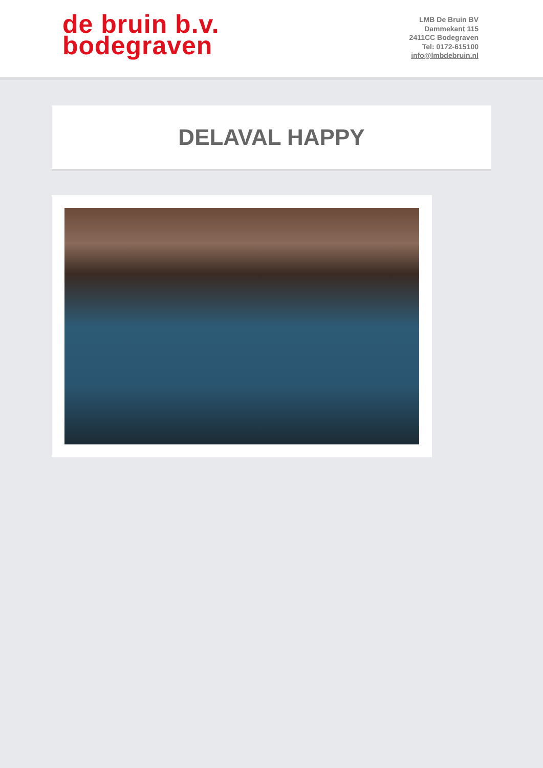de bruin b.v.
bodegraven
LMB De Bruin BV
Dammekant 115
2411CC Bodegraven
Tel: 0172-615100
info@lmbdebruin.nl
DELAVAL HAPPY